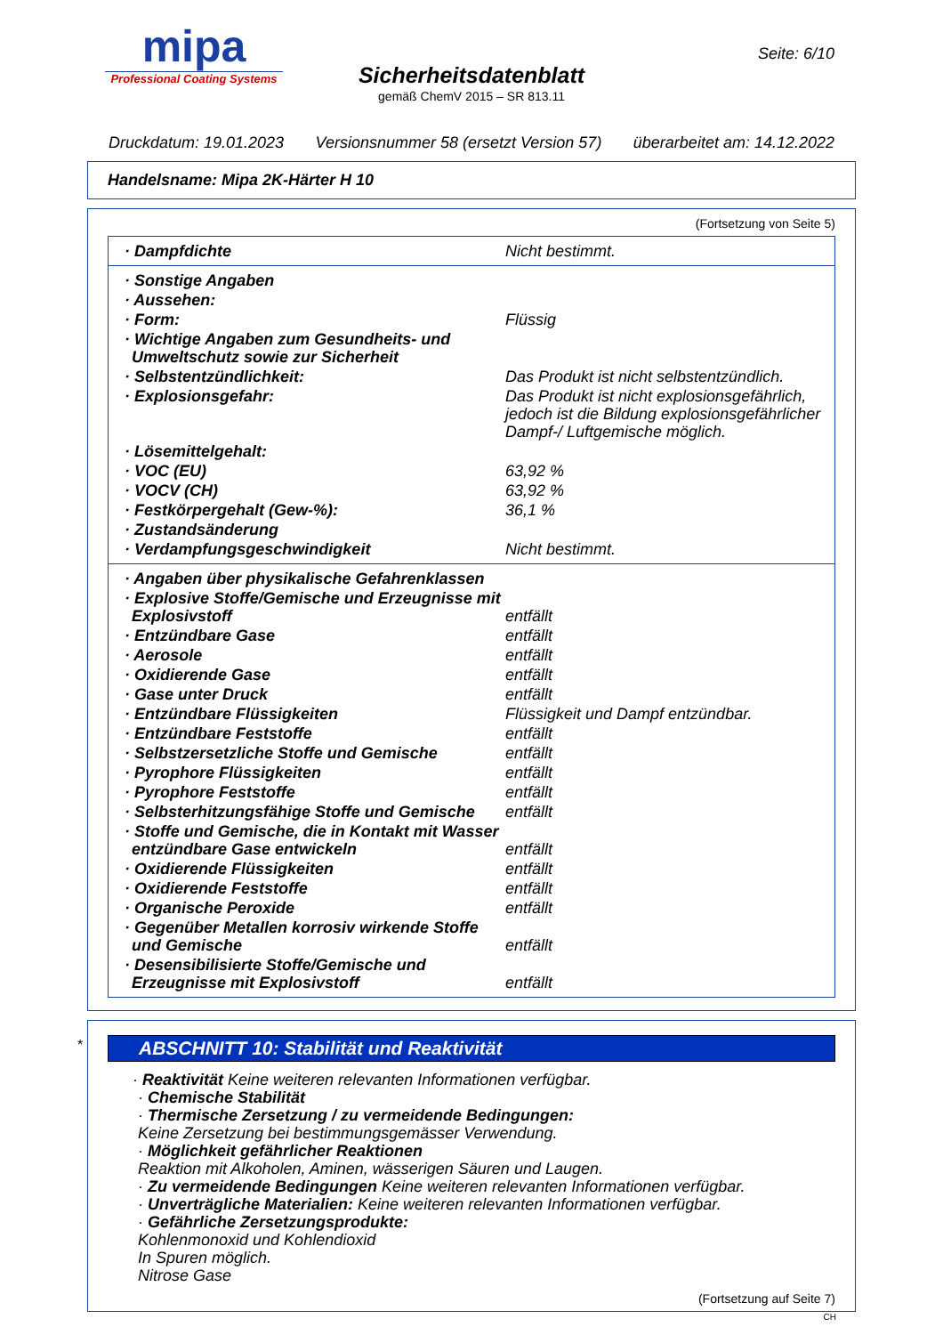mipa
Professional Coating Systems
Sicherheitsdatenblatt
gemäß ChemV 2015 – SR 813.11
Seite: 6/10
Druckdatum: 19.01.2023 Versionsnummer 58 (ersetzt Version 57) überarbeitet am: 14.12.2022
Handelsname: Mipa 2K-Härter H 10
(Fortsetzung von Seite 5)
| · Dampfdichte | Nicht bestimmt. |
| · Sonstige Angaben | |
| · Aussehen: | |
| · Form: | Flüssig |
| · Wichtige Angaben zum Gesundheits- und Umweltschutz sowie zur Sicherheit | |
| · Selbstentzündlichkeit: | Das Produkt ist nicht selbstentzündlich. |
| · Explosionsgefahr: | Das Produkt ist nicht explosionsgefährlich, jedoch ist die Bildung explosionsgefährlicher Dampf-/ Luftgemische möglich. |
| · Lösemittelgehalt: | |
| · VOC (EU) | 63,92 % |
| · VOCV (CH) | 63,92 % |
| · Festkörpergehalt (Gew-%): | 36,1 % |
| · Zustandsänderung | |
| · Verdampfungsgeschwindigkeit | Nicht bestimmt. |
| · Angaben über physikalische Gefahrenklassen | |
| · Explosive Stoffe/Gemische und Erzeugnisse mit Explosivstoff | entfällt |
| · Entzündbare Gase | entfällt |
| · Aerosole | entfällt |
| · Oxidierende Gase | entfällt |
| · Gase unter Druck | entfällt |
| · Entzündbare Flüssigkeiten | Flüssigkeit und Dampf entzündbar. |
| · Entzündbare Feststoffe | entfällt |
| · Selbstzersetzliche Stoffe und Gemische | entfällt |
| · Pyrophore Flüssigkeiten | entfällt |
| · Pyrophore Feststoffe | entfällt |
| · Selbsterhitzungsfähige Stoffe und Gemische | entfällt |
| · Stoffe und Gemische, die in Kontakt mit Wasser entzündbare Gase entwickeln | entfällt |
| · Oxidierende Flüssigkeiten | entfällt |
| · Oxidierende Feststoffe | entfällt |
| · Organische Peroxide | entfällt |
| · Gegenüber Metallen korrosiv wirkende Stoffe und Gemische | entfällt |
| · Desensibilisierte Stoffe/Gemische und Erzeugnisse mit Explosivstoff | entfällt |
*
ABSCHNITT 10: Stabilität und Reaktivität
· Reaktivität Keine weiteren relevanten Informationen verfügbar.
· Chemische Stabilität
· Thermische Zersetzung / zu vermeidende Bedingungen:
Keine Zersetzung bei bestimmungsgemässer Verwendung.
· Möglichkeit gefährlicher Reaktionen
Reaktion mit Alkoholen, Aminen, wässerigen Säuren und Laugen.
· Zu vermeidende Bedingungen Keine weiteren relevanten Informationen verfügbar.
· Unverträgliche Materialien: Keine weiteren relevanten Informationen verfügbar.
· Gefährliche Zersetzungsprodukte:
Kohlenmonoxid und Kohlendioxid
In Spuren möglich.
Nitrose Gase
(Fortsetzung auf Seite 7)
CH